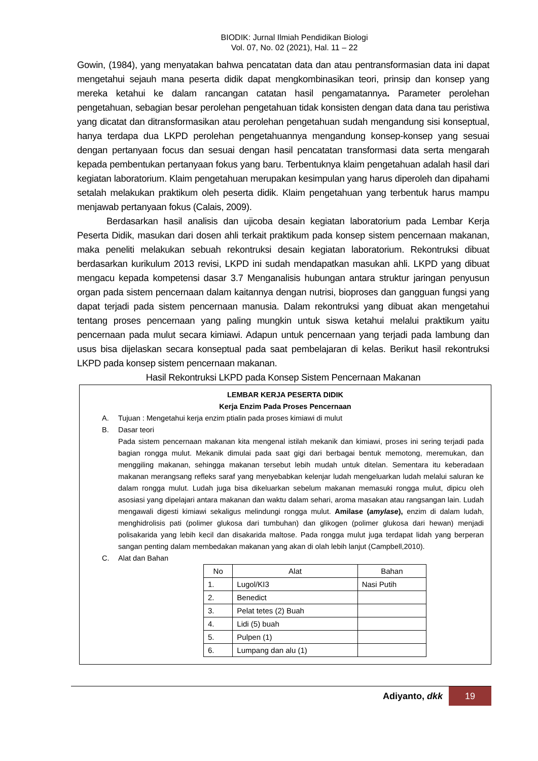BIODIK: Jurnal Ilmiah Pendidikan Biologi
Vol. 07, No. 02 (2021), Hal. 11 – 22
Gowin, (1984), yang menyatakan bahwa pencatatan data dan atau pentransformasian data ini dapat mengetahui sejauh mana peserta didik dapat mengkombinasikan teori, prinsip dan konsep yang mereka ketahui ke dalam rancangan catatan hasil pengamatannya. Parameter perolehan pengetahuan, sebagian besar perolehan pengetahuan tidak konsisten dengan data dana tau peristiwa yang dicatat dan ditransformasikan atau perolehan pengetahuan sudah mengandung sisi konseptual, hanya terdapa dua LKPD perolehan pengetahuannya mengandung konsep-konsep yang sesuai dengan pertanyaan focus dan sesuai dengan hasil pencatatan transformasi data serta mengarah kepada pembentukan pertanyaan fokus yang baru. Terbentuknya klaim pengetahuan adalah hasil dari kegiatan laboratorium. Klaim pengetahuan merupakan kesimpulan yang harus diperoleh dan dipahami setalah melakukan praktikum oleh peserta didik. Klaim pengetahuan yang terbentuk harus mampu menjawab pertanyaan fokus (Calais, 2009).
Berdasarkan hasil analisis dan ujicoba desain kegiatan laboratorium pada Lembar Kerja Peserta Didik, masukan dari dosen ahli terkait praktikum pada konsep sistem pencernaan makanan, maka peneliti melakukan sebuah rekontruksi desain kegiatan laboratorium. Rekontruksi dibuat berdasarkan kurikulum 2013 revisi, LKPD ini sudah mendapatkan masukan ahli. LKPD yang dibuat mengacu kepada kompetensi dasar 3.7 Menganalisis hubungan antara struktur jaringan penyusun organ pada sistem pencernaan dalam kaitannya dengan nutrisi, bioproses dan gangguan fungsi yang dapat terjadi pada sistem pencernaan manusia. Dalam rekontruksi yang dibuat akan mengetahui tentang proses pencernaan yang paling mungkin untuk siswa ketahui melalui praktikum yaitu pencernaan pada mulut secara kimiawi. Adapun untuk pencernaan yang terjadi pada lambung dan usus bisa dijelaskan secara konseptual pada saat pembelajaran di kelas. Berikut hasil rekontruksi LKPD pada konsep sistem pencernaan makanan.
Hasil Rekontruksi LKPD pada Konsep Sistem Pencernaan Makanan
LEMBAR KERJA PESERTA DIDIK
Kerja Enzim Pada Proses Pencernaan
A. Tujuan : Mengetahui kerja enzim ptialin pada proses kimiawi di mulut
B. Dasar teori
Pada sistem pencernaan makanan kita mengenal istilah mekanik dan kimiawi, proses ini sering terjadi pada bagian rongga mulut. Mekanik dimulai pada saat gigi dari berbagai bentuk memotong, meremukan, dan menggiling makanan, sehingga makanan tersebut lebih mudah untuk ditelan. Sementara itu keberadaan makanan merangsang refleks saraf yang menyebabkan kelenjar ludah mengeluarkan ludah melalui saluran ke dalam rongga mulut. Ludah juga bisa dikeluarkan sebelum makanan memasuki rongga mulut, dipicu oleh asosiasi yang dipelajari antara makanan dan waktu dalam sehari, aroma masakan atau rangsangan lain. Ludah mengawali digesti kimiawi sekaligus melindungi rongga mulut. Amilase (amylase), enzim di dalam ludah, menghidrolisis pati (polimer glukosa dari tumbuhan) dan glikogen (polimer glukosa dari hewan) menjadi polisakarida yang lebih kecil dan disakarida maltose. Pada rongga mulut juga terdapat lidah yang berperan sangan penting dalam membedakan makanan yang akan di olah lebih lanjut (Campbell,2010).
C. Alat dan Bahan
| No | Alat | Bahan |
| --- | --- | --- |
| 1. | Lugol/KI3 | Nasi Putih |
| 2. | Benedict | |
| 3. | Pelat tetes (2) Buah | |
| 4. | Lidi (5) buah | |
| 5. | Pulpen (1) | |
| 6. | Lumpang dan alu (1) | |
Adiyanto, dkk 19